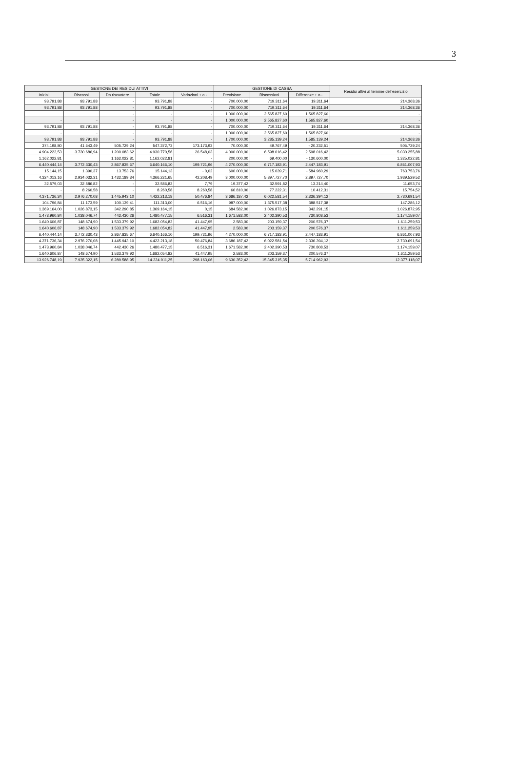3
| GESTIONE DEI RESIDUI ATTIVI | | | | | GESTIONE DI CASSA | | | Residui attivi al termine dell'esercizio |
| --- | --- | --- | --- | --- | --- | --- | --- | --- |
| Iniziali | Riscossi | Da riscuotere | Totale | Variazioni + o - | Previsione | Riscossioni | Differenze + o - | |
| 93.791,88 | 93.791,88 | - | 93.791,88 | - | 700.000,00 | 719.311,64 | 19.311,64 | 214.368,36 |
| 93.791,88 | 93.791,88 | - | 93.791,88 | - | 700.000,00 | 719.311,64 | 19.311,64 | 214.368,36 |
| | | - | - | - | 1.000.000,00 | 2.565.827,60 | 1.565.827,60 | - |
| - | - | - | - | - | 1.000.000,00 | 2.565.827,60 | 1.565.827,60 | - |
| 93.791,88 | 93.791,88 | - | 93.791,88 | - | 700.000,00 | 719.311,64 | 19.311,64 | 214.368,36 |
| - | - | - | - | - | 1.000.000,00 | 2.565.827,60 | 1.565.827,60 | - |
| 93.791,88 | 93.791,88 | - | 93.791,88 | - | 1.700.000,00 | 3.285.139,24 | 1.585.139,24 | 214.368,36 |
| 374.198,80 | 41.643,49 | 505.729,24 | 547.372,73 | 173.173,93 | 70.000,00 | 49.767,49 | - 20.232,51 | 505.729,24 |
| 4.904.222,53 | 3.730.686,94 | 1.200.083,62 | 4.930.770,56 | 26.548,03 | 4.000.000,00 | 6.598.016,42 | 2.598.016,42 | 5.030.255,88 |
| 1.162.022,81 | | 1.162.022,81 | 1.162.022,81 | - | 200.000,00 | 69.400,00 | - 130.600,00 | 1.325.022,81 |
| 6.440.444,14 | 3.772.330,43 | 2.867.835,67 | 6.640.166,10 | 199.721,96 | 4.270.000,00 | 6.717.183,91 | 2.447.183,91 | 6.861.007,93 |
| 15.144,15 | 1.390,37 | 13.753,76 | 15.144,13 | - 0,02 | 600.000,00 | 15.039,71 | - 584.960,29 | 763.753,76 |
| 4.324.013,16 | 2.934.032,31 | 1.432.189,34 | 4.366.221,65 | 42.208,49 | 3.000.000,00 | 5.897.727,70 | 2.897.727,70 | 1.939.529,52 |
| 32.579,03 | 32.586,82 | - | 32.586,82 | 7,79 | 19.377,42 | 32.591,82 | 13.214,40 | 11.653,74 |
| - | 8.260,58 | - | 8.260,58 | 8.260,58 | 66.810,00 | 77.222,31 | 10.412,31 | 15.754,52 |
| 4.371.736,34 | 2.976.270,08 | 1.445.943,10 | 4.422.213,18 | 50.476,84 | 3.686.187,42 | 6.022.581,54 | 2.336.394,12 | 2.730.691,54 |
| 104.796,84 | 11.173,59 | 100.139,41 | 111.313,00 | 6.516,16 | 987.000,00 | 1.375.517,38 | 388.517,38 | 147.286,12 |
| 1.369.164,00 | 1.026.873,15 | 342.290,85 | 1.369.164,15 | 0,15 | 684.582,00 | 1.026.873,15 | 342.291,15 | 1.026.872,95 |
| 1.473.960,84 | 1.038.046,74 | 442.430,26 | 1.480.477,15 | 6.516,31 | 1.671.582,00 | 2.402.390,53 | 730.808,53 | 1.174.159,07 |
| 1.640.606,87 | 148.674,90 | 1.533.379,92 | 1.682.054,82 | 41.447,95 | 2.583,00 | 203.159,37 | 200.576,37 | 1.611.259,53 |
| 1.640.606,87 | 148.674,90 | 1.533.379,92 | 1.682.054,82 | 41.447,95 | 2.583,00 | 203.159,37 | 200.576,37 | 1.611.259,53 |
| 6.440.444,14 | 3.772.330,43 | 2.867.835,67 | 6.640.166,10 | 199.721,96 | 4.270.000,00 | 6.717.183,91 | 2.447.183,91 | 6.861.007,93 |
| 4.371.736,34 | 2.976.270,08 | 1.445.943,10 | 4.422.213,18 | 50.476,84 | 3.686.187,42 | 6.022.581,54 | 2.336.394,12 | 2.730.691,54 |
| 1.473.960,84 | 1.038.046,74 | 442.430,26 | 1.480.477,15 | 6.516,31 | 1.671.582,00 | 2.402.390,53 | 730.808,53 | 1.174.159,07 |
| 1.640.606,87 | 148.674,90 | 1.533.379,92 | 1.682.054,82 | 41.447,95 | 2.583,00 | 203.159,37 | 200.576,37 | 1.611.259,53 |
| 13.926.748,19 | 7.935.322,15 | 6.289.588,95 | 14.224.911,25 | 298.163,06 | 9.630.352,42 | 15.345.315,35 | 5.714.962,93 | 12.377.118,07 |